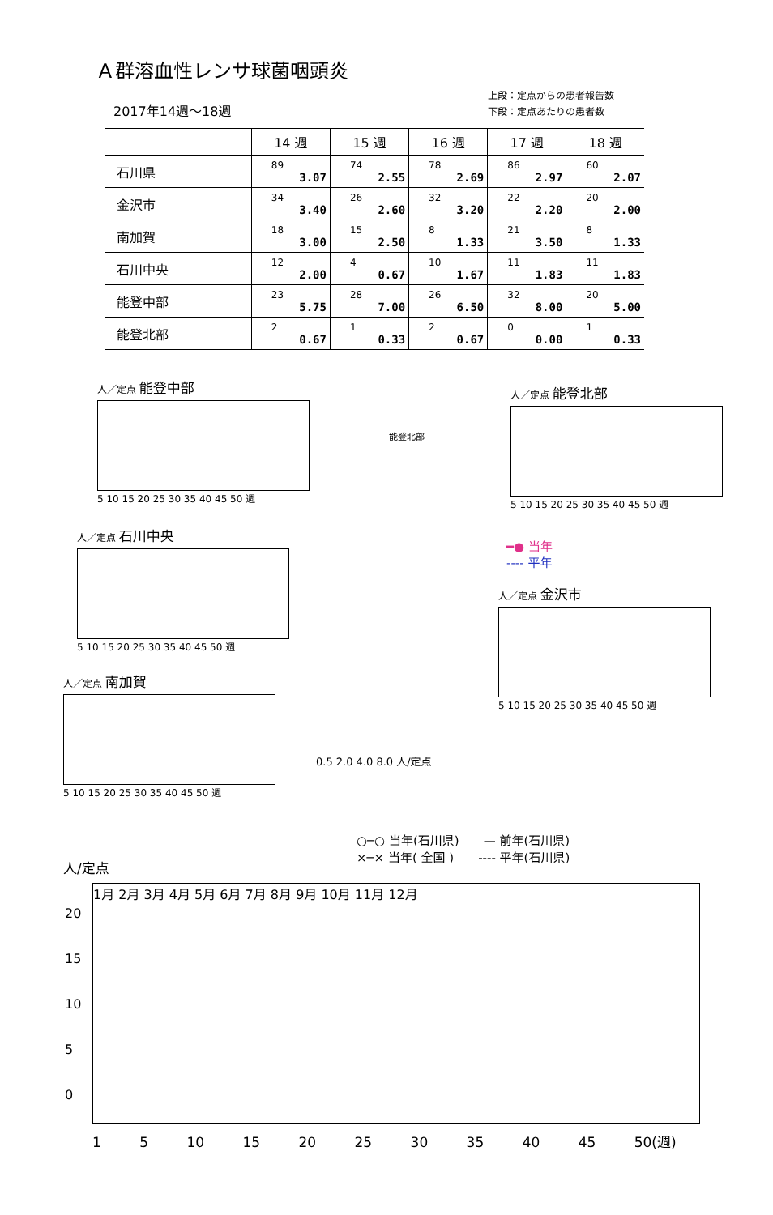Ａ群溶血性レンサ球菌咽頭炎
2017年14週～18週
上段：定点からの患者報告数
下段：定点あたりの患者数
| | 14 週 | 15 週 | 16 週 | 17 週 | 18 週 |
| --- | --- | --- | --- | --- | --- |
| 石川県 | 89 3.07 | 74 2.55 | 78 2.69 | 86 2.97 | 60 2.07 |
| 金沢市 | 34 3.40 | 26 2.60 | 32 3.20 | 22 2.20 | 20 2.00 |
| 南加賀 | 18 3.00 | 15 2.50 | 8 1.33 | 21 3.50 | 8 1.33 |
| 石川中央 | 12 2.00 | 4 0.67 | 10 1.67 | 11 1.83 | 11 1.83 |
| 能登中部 | 23 5.75 | 28 7.00 | 26 6.50 | 32 8.00 | 20 5.00 |
| 能登北部 | 2 0.67 | 1 0.33 | 2 0.67 | 0 0.00 | 1 0.33 |
人／定点 能登中部
5 10 15 20 25 30 35 40 45 50 週
人／定点 能登北部
5 10 15 20 25 30 35 40 45 50 週
人／定点 石川中央
5 10 15 20 25 30 35 40 45 50 週
人／定点 金沢市
5 10 15 20 25 30 35 40 45 50 週
人／定点 南加賀
5 10 15 20 25 30 35 40 45 50 週
━● 当年
---- 平年
能登北部
0.5 2.0 4.0 8.0 人/定点
○─○ 当年(石川県)　　— 前年(石川県)
×─× 当年( 全国 )　　---- 平年(石川県)
人/定点
1月 2月 3月 4月 5月 6月 7月 8月 9月 10月 11月 12月
20
15
10
5
0
1 5 10 15 20 25 30 35 40 45 50(週)